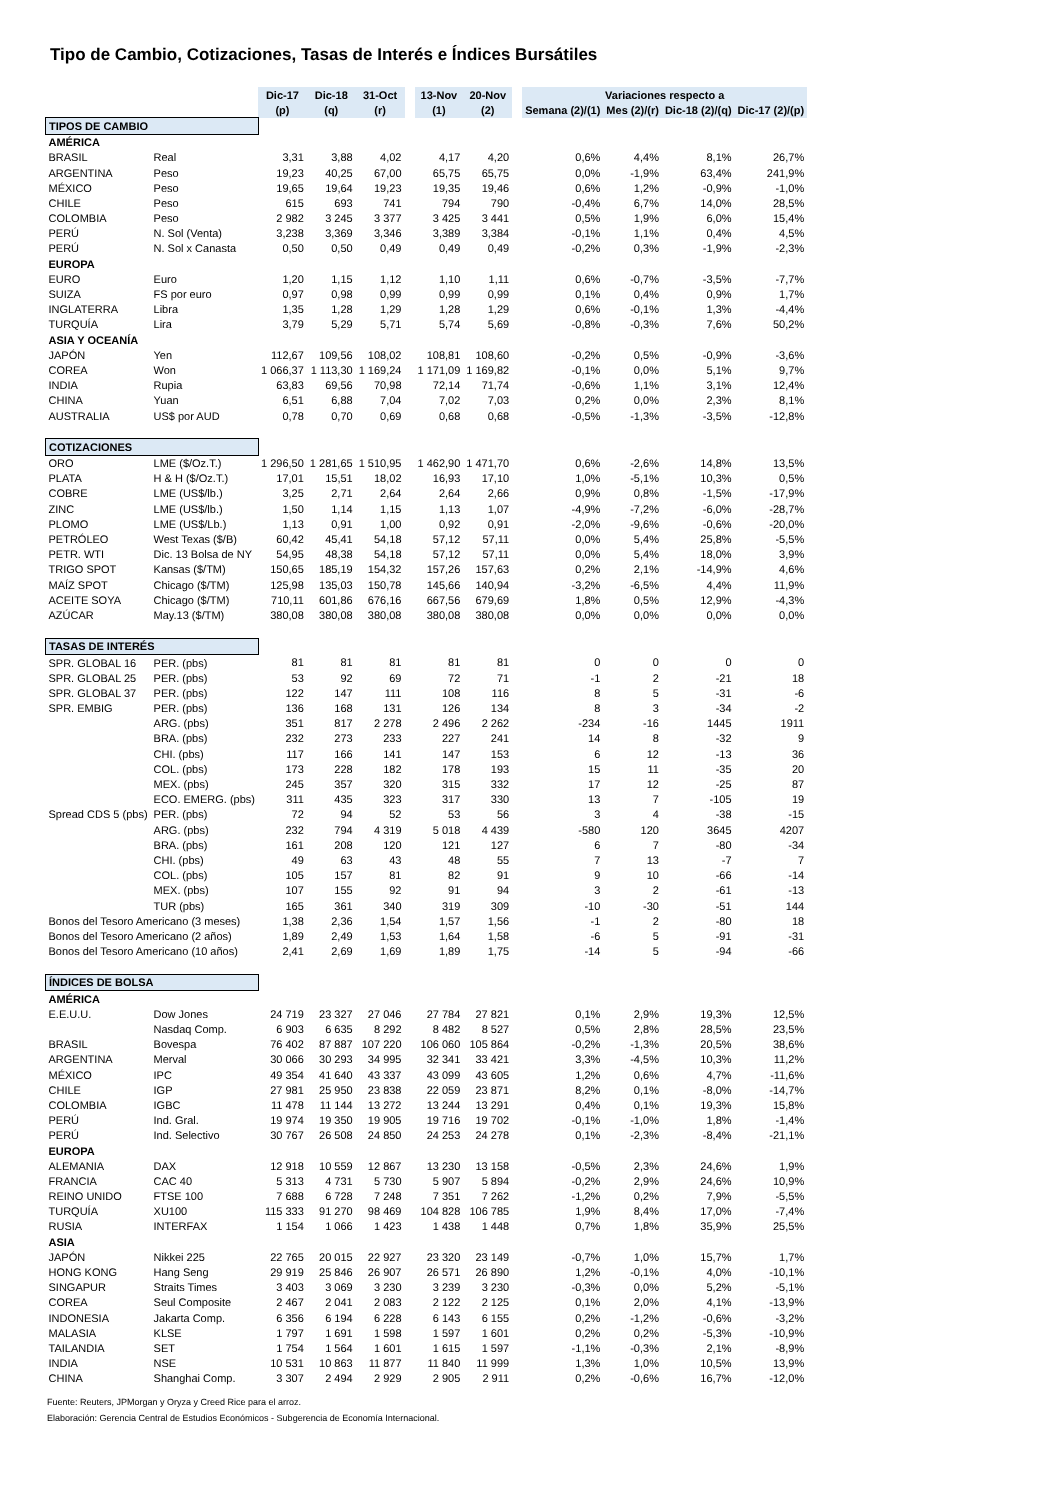Tipo de Cambio, Cotizaciones, Tasas de Interés e Índices Bursátiles
| | | Dic-17 | Dic-18 | 31-Oct | | 13-Nov | 20-Nov | | Variaciones respecto a | | | |
| | | (p) | (q) | (r) | | (1) | (2) | | Semana (2)/(1) | Mes (2)/(r) | Dic-18 (2)/(q) | Dic-17 (2)/(p) |
| TIPOS DE CAMBIO | | | | | | | | | | | | |
| AMÉRICA | | | | | | | | | | | | |
| BRASIL | Real | 3,31 | 3,88 | 4,02 | | 4,17 | 4,20 | | 0,6% | 4,4% | 8,1% | 26,7% |
| ARGENTINA | Peso | 19,23 | 40,25 | 67,00 | | 65,75 | 65,75 | | 0,0% | -1,9% | 63,4% | 241,9% |
| MÉXICO | Peso | 19,65 | 19,64 | 19,23 | | 19,35 | 19,46 | | 0,6% | 1,2% | -0,9% | -1,0% |
| CHILE | Peso | 615 | 693 | 741 | | 794 | 790 | | -0,4% | 6,7% | 14,0% | 28,5% |
| COLOMBIA | Peso | 2 982 | 3 245 | 3 377 | | 3 425 | 3 441 | | 0,5% | 1,9% | 6,0% | 15,4% |
| PERÚ | N. Sol (Venta) | 3,238 | 3,369 | 3,346 | | 3,389 | 3,384 | | -0,1% | 1,1% | 0,4% | 4,5% |
| PERÚ | N. Sol x Canasta | 0,50 | 0,50 | 0,49 | | 0,49 | 0,49 | | -0,2% | 0,3% | -1,9% | -2,3% |
| EUROPA | | | | | | | | | | | | |
| EURO | Euro | 1,20 | 1,15 | 1,12 | | 1,10 | 1,11 | | 0,6% | -0,7% | -3,5% | -7,7% |
| SUIZA | FS por euro | 0,97 | 0,98 | 0,99 | | 0,99 | 0,99 | | 0,1% | 0,4% | 0,9% | 1,7% |
| INGLATERRA | Libra | 1,35 | 1,28 | 1,29 | | 1,28 | 1,29 | | 0,6% | -0,1% | 1,3% | -4,4% |
| TURQUÍA | Lira | 3,79 | 5,29 | 5,71 | | 5,74 | 5,69 | | -0,8% | -0,3% | 7,6% | 50,2% |
| ASIA Y OCEANÍA | | | | | | | | | | | | |
| JAPÓN | Yen | 112,67 | 109,56 | 108,02 | | 108,81 | 108,60 | | -0,2% | 0,5% | -0,9% | -3,6% |
| COREA | Won | 1 066,37 | 1 113,30 | 1 169,24 | | 1 171,09 | 1 169,82 | | -0,1% | 0,0% | 5,1% | 9,7% |
| INDIA | Rupia | 63,83 | 69,56 | 70,98 | | 72,14 | 71,74 | | -0,6% | 1,1% | 3,1% | 12,4% |
| CHINA | Yuan | 6,51 | 6,88 | 7,04 | | 7,02 | 7,03 | | 0,2% | 0,0% | 2,3% | 8,1% |
| AUSTRALIA | US$ por AUD | 0,78 | 0,70 | 0,69 | | 0,68 | 0,68 | | -0,5% | -1,3% | -3,5% | -12,8% |
| COTIZACIONES | | | | | | | | | | | | |
| ORO | LME ($/Oz.T.) | 1 296,50 | 1 281,65 | 1 510,95 | | 1 462,90 | 1 471,70 | | 0,6% | -2,6% | 14,8% | 13,5% |
| PLATA | H & H ($/Oz.T.) | 17,01 | 15,51 | 18,02 | | 16,93 | 17,10 | | 1,0% | -5,1% | 10,3% | 0,5% |
| COBRE | LME (US$/lb.) | 3,25 | 2,71 | 2,64 | | 2,64 | 2,66 | | 0,9% | 0,8% | -1,5% | -17,9% |
| ZINC | LME (US$/lb.) | 1,50 | 1,14 | 1,15 | | 1,13 | 1,07 | | -4,9% | -7,2% | -6,0% | -28,7% |
| PLOMO | LME (US$/Lb.) | 1,13 | 0,91 | 1,00 | | 0,92 | 0,91 | | -2,0% | -9,6% | -0,6% | -20,0% |
| PETRÓLEO | West Texas ($/B) | 60,42 | 45,41 | 54,18 | | 57,12 | 57,11 | | 0,0% | 5,4% | 25,8% | -5,5% |
| PETR. WTI | Dic. 13 Bolsa de NY | 54,95 | 48,38 | 54,18 | | 57,12 | 57,11 | | 0,0% | 5,4% | 18,0% | 3,9% |
| TRIGO SPOT | Kansas ($/TM) | 150,65 | 185,19 | 154,32 | | 157,26 | 157,63 | | 0,2% | 2,1% | -14,9% | 4,6% |
| MAÍZ SPOT | Chicago ($/TM) | 125,98 | 135,03 | 150,78 | | 145,66 | 140,94 | | -3,2% | -6,5% | 4,4% | 11,9% |
| ACEITE SOYA | Chicago ($/TM) | 710,11 | 601,86 | 676,16 | | 667,56 | 679,69 | | 1,8% | 0,5% | 12,9% | -4,3% |
| AZÚCAR | May.13 ($/TM) | 380,08 | 380,08 | 380,08 | | 380,08 | 380,08 | | 0,0% | 0,0% | 0,0% | 0,0% |
| TASAS DE INTERÉS | | | | | | | | | | | | |
| SPR. GLOBAL 16 | PER. (pbs) | 81 | 81 | 81 | | 81 | 81 | | 0 | 0 | 0 | 0 |
| SPR. GLOBAL 25 | PER. (pbs) | 53 | 92 | 69 | | 72 | 71 | | -1 | 2 | -21 | 18 |
| SPR. GLOBAL 37 | PER. (pbs) | 122 | 147 | 111 | | 108 | 116 | | 8 | 5 | -31 | -6 |
| SPR. EMBIG | PER. (pbs) | 136 | 168 | 131 | | 126 | 134 | | 8 | 3 | -34 | -2 |
| | ARG. (pbs) | 351 | 817 | 2 278 | | 2 496 | 2 262 | | -234 | -16 | 1445 | 1911 |
| | BRA. (pbs) | 232 | 273 | 233 | | 227 | 241 | | 14 | 8 | -32 | 9 |
| | CHI. (pbs) | 117 | 166 | 141 | | 147 | 153 | | 6 | 12 | -13 | 36 |
| | COL. (pbs) | 173 | 228 | 182 | | 178 | 193 | | 15 | 11 | -35 | 20 |
| | MEX. (pbs) | 245 | 357 | 320 | | 315 | 332 | | 17 | 12 | -25 | 87 |
| | ECO. EMERG. (pbs) | 311 | 435 | 323 | | 317 | 330 | | 13 | 7 | -105 | 19 |
| Spread CDS 5 (pbs) | PER. (pbs) | 72 | 94 | 52 | | 53 | 56 | | 3 | 4 | -38 | -15 |
| | ARG. (pbs) | 232 | 794 | 4 319 | | 5 018 | 4 439 | | -580 | 120 | 3645 | 4207 |
| | BRA. (pbs) | 161 | 208 | 120 | | 121 | 127 | | 6 | 7 | -80 | -34 |
| | CHI. (pbs) | 49 | 63 | 43 | | 48 | 55 | | 7 | 13 | -7 | 7 |
| | COL. (pbs) | 105 | 157 | 81 | | 82 | 91 | | 9 | 10 | -66 | -14 |
| | MEX. (pbs) | 107 | 155 | 92 | | 91 | 94 | | 3 | 2 | -61 | -13 |
| | TUR (pbs) | 165 | 361 | 340 | | 319 | 309 | | -10 | -30 | -51 | 144 |
| Bonos del Tesoro Americano (3 meses) | | 1,38 | 2,36 | 1,54 | | 1,57 | 1,56 | | -1 | 2 | -80 | 18 |
| Bonos del Tesoro Americano (2 años) | | 1,89 | 2,49 | 1,53 | | 1,64 | 1,58 | | -6 | 5 | -91 | -31 |
| Bonos del Tesoro Americano (10 años) | | 2,41 | 2,69 | 1,69 | | 1,89 | 1,75 | | -14 | 5 | -94 | -66 |
| ÍNDICES DE BOLSA | | | | | | | | | | | | |
| AMÉRICA | | | | | | | | | | | | |
| E.E.U.U. | Dow Jones | 24 719 | 23 327 | 27 046 | | 27 784 | 27 821 | | 0,1% | 2,9% | 19,3% | 12,5% |
| | Nasdaq Comp. | 6 903 | 6 635 | 8 292 | | 8 482 | 8 527 | | 0,5% | 2,8% | 28,5% | 23,5% |
| BRASIL | Bovespa | 76 402 | 87 887 | 107 220 | | 106 060 | 105 864 | | -0,2% | -1,3% | 20,5% | 38,6% |
| ARGENTINA | Merval | 30 066 | 30 293 | 34 995 | | 32 341 | 33 421 | | 3,3% | -4,5% | 10,3% | 11,2% |
| MÉXICO | IPC | 49 354 | 41 640 | 43 337 | | 43 099 | 43 605 | | 1,2% | 0,6% | 4,7% | -11,6% |
| CHILE | IGP | 27 981 | 25 950 | 23 838 | | 22 059 | 23 871 | | 8,2% | 0,1% | -8,0% | -14,7% |
| COLOMBIA | IGBC | 11 478 | 11 144 | 13 272 | | 13 244 | 13 291 | | 0,4% | 0,1% | 19,3% | 15,8% |
| PERÚ | Ind. Gral. | 19 974 | 19 350 | 19 905 | | 19 716 | 19 702 | | -0,1% | -1,0% | 1,8% | -1,4% |
| PERÚ | Ind. Selectivo | 30 767 | 26 508 | 24 850 | | 24 253 | 24 278 | | 0,1% | -2,3% | -8,4% | -21,1% |
| EUROPA | | | | | | | | | | | | |
| ALEMANIA | DAX | 12 918 | 10 559 | 12 867 | | 13 230 | 13 158 | | -0,5% | 2,3% | 24,6% | 1,9% |
| FRANCIA | CAC 40 | 5 313 | 4 731 | 5 730 | | 5 907 | 5 894 | | -0,2% | 2,9% | 24,6% | 10,9% |
| REINO UNIDO | FTSE 100 | 7 688 | 6 728 | 7 248 | | 7 351 | 7 262 | | -1,2% | 0,2% | 7,9% | -5,5% |
| TURQUÍA | XU100 | 115 333 | 91 270 | 98 469 | | 104 828 | 106 785 | | 1,9% | 8,4% | 17,0% | -7,4% |
| RUSIA | INTERFAX | 1 154 | 1 066 | 1 423 | | 1 438 | 1 448 | | 0,7% | 1,8% | 35,9% | 25,5% |
| ASIA | | | | | | | | | | | | |
| JAPÓN | Nikkei 225 | 22 765 | 20 015 | 22 927 | | 23 320 | 23 149 | | -0,7% | 1,0% | 15,7% | 1,7% |
| HONG KONG | Hang Seng | 29 919 | 25 846 | 26 907 | | 26 571 | 26 890 | | 1,2% | -0,1% | 4,0% | -10,1% |
| SINGAPUR | Straits Times | 3 403 | 3 069 | 3 230 | | 3 239 | 3 230 | | -0,3% | 0,0% | 5,2% | -5,1% |
| COREA | Seul Composite | 2 467 | 2 041 | 2 083 | | 2 122 | 2 125 | | 0,1% | 2,0% | 4,1% | -13,9% |
| INDONESIA | Jakarta Comp. | 6 356 | 6 194 | 6 228 | | 6 143 | 6 155 | | 0,2% | -1,2% | -0,6% | -3,2% |
| MALASIA | KLSE | 1 797 | 1 691 | 1 598 | | 1 597 | 1 601 | | 0,2% | 0,2% | -5,3% | -10,9% |
| TAILANDIA | SET | 1 754 | 1 564 | 1 601 | | 1 615 | 1 597 | | -1,1% | -0,3% | 2,1% | -8,9% |
| INDIA | NSE | 10 531 | 10 863 | 11 877 | | 11 840 | 11 999 | | 1,3% | 1,0% | 10,5% | 13,9% |
| CHINA | Shanghai Comp. | 3 307 | 2 494 | 2 929 | | 2 905 | 2 911 | | 0,2% | -0,6% | 16,7% | -12,0% |
Fuente: Reuters, JPMorgan y Oryza y Creed Rice para el arroz.
Elaboración: Gerencia Central de Estudios Económicos - Subgerencia de Economía Internacional.